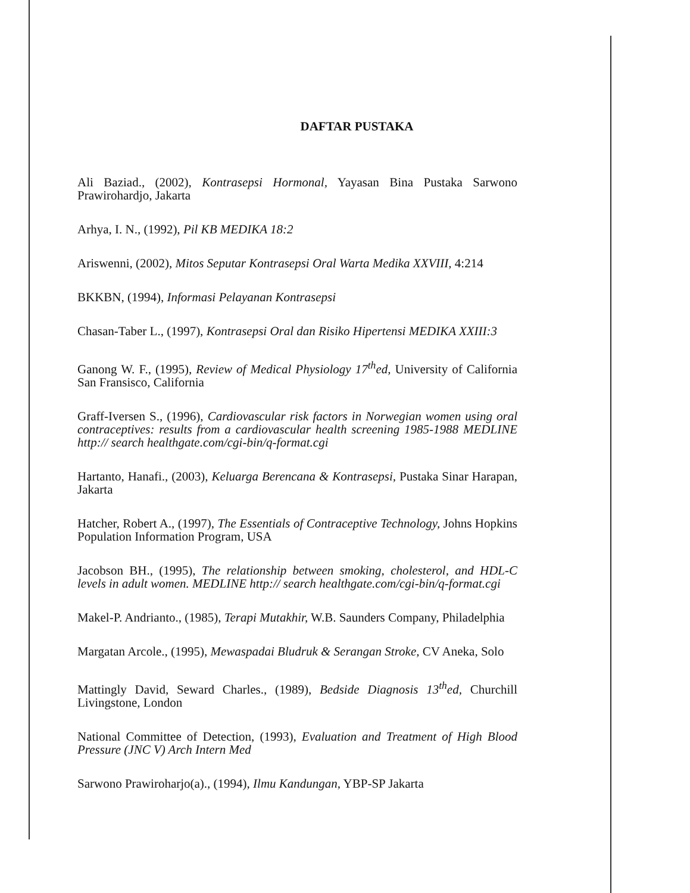DAFTAR PUSTAKA
Ali Baziad., (2002), Kontrasepsi Hormonal, Yayasan Bina Pustaka Sarwono Prawirohardjo, Jakarta
Arhya, I. N., (1992), Pil KB MEDIKA 18:2
Ariswenni, (2002), Mitos Seputar Kontrasepsi Oral Warta Medika XXVIII, 4:214
BKKBN, (1994), Informasi Pelayanan Kontrasepsi
Chasan-Taber L., (1997), Kontrasepsi Oral dan Risiko Hipertensi MEDIKA XXIII:3
Ganong W. F., (1995), Review of Medical Physiology 17<sup>th</sup>ed, University of California San Fransisco, California
Graff-Iversen S., (1996), Cardiovascular risk factors in Norwegian women using oral contraceptives: results from a cardiovascular health screening 1985-1988 MEDLINE http:// search healthgate.com/cgi-bin/q-format.cgi
Hartanto, Hanafi., (2003), Keluarga Berencana & Kontrasepsi, Pustaka Sinar Harapan, Jakarta
Hatcher, Robert A., (1997), The Essentials of Contraceptive Technology, Johns Hopkins Population Information Program, USA
Jacobson BH., (1995), The relationship between smoking, cholesterol, and HDL-C levels in adult women. MEDLINE http:// search healthgate.com/cgi-bin/q-format.cgi
Makel-P. Andrianto., (1985), Terapi Mutakhir, W.B. Saunders Company, Philadelphia
Margatan Arcole., (1995), Mewaspadai Bludruk & Serangan Stroke, CV Aneka, Solo
Mattingly David, Seward Charles., (1989), Bedside Diagnosis 13<sup>th</sup>ed, Churchill Livingstone, London
National Committee of Detection, (1993), Evaluation and Treatment of High Blood Pressure (JNC V) Arch Intern Med
Sarwono Prawiroharjo(a)., (1994), Ilmu Kandungan, YBP-SP Jakarta